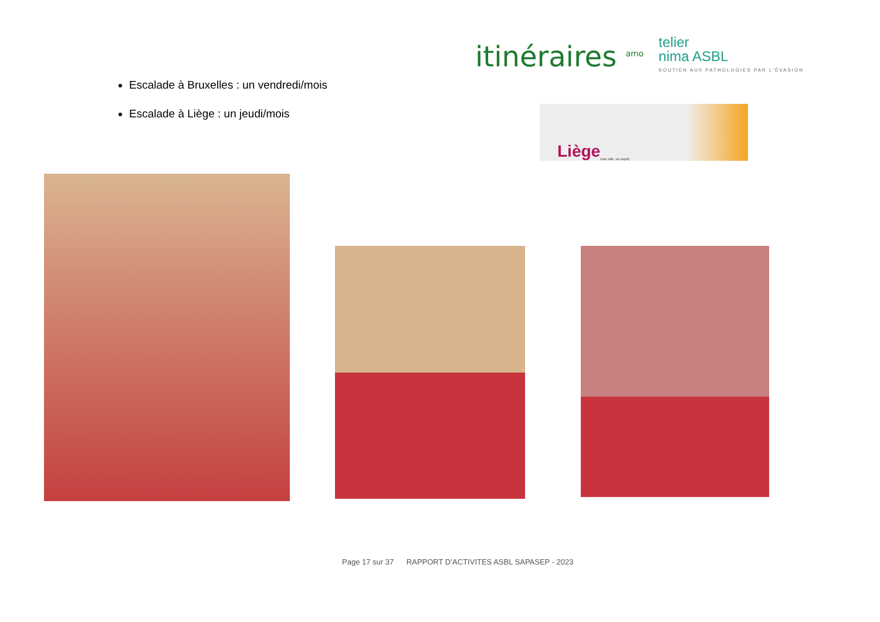Escalade à Bruxelles : un vendredi/mois
Escalade à Liège : un jeudi/mois
itinéraires <sup>amo</sup>
telier
nima ASBL
SOUTIEN AUX PATHOLOGIES PAR L'ÉVASION
Liège Une ville, un esprit.
Page 17 sur 37 RAPPORT D’ACTIVITES ASBL SAPASEP - 2023